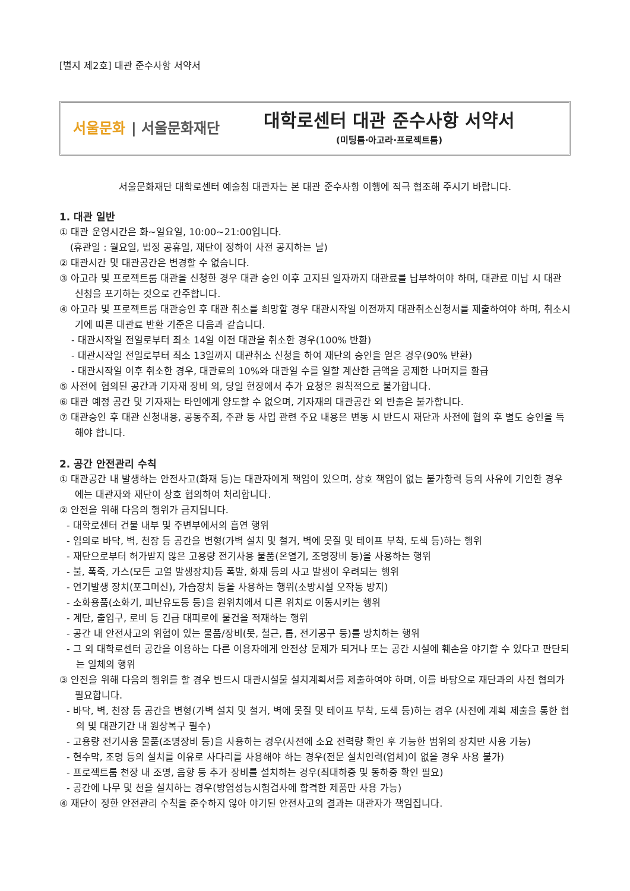[별지 제2호] 대관 준수사항 서약서
서울문화 | 서울문화재단
대학로센터 대관 준수사항 서약서
(미팅룸·아고라·프로젝트룸)
서울문화재단 대학로센터 예술청 대관자는 본 대관 준수사항 이행에 적극 협조해 주시기 바랍니다.
1. 대관 일반
① 대관 운영시간은 화~일요일, 10:00~21:00입니다.
(휴관일 : 월요일, 법정 공휴일, 재단이 정하여 사전 공지하는 날)
② 대관시간 및 대관공간은 변경할 수 없습니다.
③ 아고라 및 프로젝트룸 대관을 신청한 경우 대관 승인 이후 고지된 일자까지 대관료를 납부하여야 하며, 대관료 미납 시 대관 신청을 포기하는 것으로 간주합니다.
④ 아고라 및 프로젝트룸 대관승인 후 대관 취소를 희망할 경우 대관시작일 이전까지 대관취소신청서를 제출하여야 하며, 취소시기에 따른 대관료 반환 기준은 다음과 같습니다.
- 대관시작일 전일로부터 최소 14일 이전 대관을 취소한 경우(100% 반환)
- 대관시작일 전일로부터 최소 13일까지 대관취소 신청을 하여 재단의 승인을 얻은 경우(90% 반환)
- 대관시작일 이후 취소한 경우, 대관료의 10%와 대관일 수를 일할 계산한 금액을 공제한 나머지를 환급
⑤ 사전에 협의된 공간과 기자재 장비 외, 당일 현장에서 추가 요청은 원칙적으로 불가합니다.
⑥ 대관 예정 공간 및 기자재는 타인에게 양도할 수 없으며, 기자재의 대관공간 외 반출은 불가합니다.
⑦ 대관승인 후 대관 신청내용, 공동주최, 주관 등 사업 관련 주요 내용은 변동 시 반드시 재단과 사전에 협의 후 별도 승인을 득해야 합니다.
2. 공간 안전관리 수칙
① 대관공간 내 발생하는 안전사고(화재 등)는 대관자에게 책임이 있으며, 상호 책임이 없는 불가항력 등의 사유에 기인한 경우에는 대관자와 재단이 상호 협의하여 처리합니다.
② 안전을 위해 다음의 행위가 금지됩니다.
- 대학로센터 건물 내부 및 주변부에서의 흡연 행위
- 임의로 바닥, 벽, 천장 등 공간을 변형(가벽 설치 및 철거, 벽에 못질 및 테이프 부착, 도색 등)하는 행위
- 재단으로부터 허가받지 않은 고용량 전기사용 물품(온열기, 조명장비 등)을 사용하는 행위
- 불, 폭죽, 가스(모든 고열 발생장치)등 폭발, 화재 등의 사고 발생이 우려되는 행위
- 연기발생 장치(포그머신), 가습장치 등을 사용하는 행위(소방시설 오작동 방지)
- 소화용품(소화기, 피난유도등 등)을 원위치에서 다른 위치로 이동시키는 행위
- 계단, 출입구, 로비 등 긴급 대피로에 물건을 적재하는 행위
- 공간 내 안전사고의 위험이 있는 물품/장비(못, 철근, 톱, 전기공구 등)를 방치하는 행위
- 그 외 대학로센터 공간을 이용하는 다른 이용자에게 안전상 문제가 되거나 또는 공간 시설에 훼손을 야기할 수 있다고 판단되는 일체의 행위
③ 안전을 위해 다음의 행위를 할 경우 반드시 대관시설물 설치계획서를 제출하여야 하며, 이를 바탕으로 재단과의 사전 협의가 필요합니다.
- 바닥, 벽, 천장 등 공간을 변형(가벽 설치 및 철거, 벽에 못질 및 테이프 부착, 도색 등)하는 경우 (사전에 계획 제출을 통한 협의 및 대관기간 내 원상복구 필수)
- 고용량 전기사용 물품(조명장비 등)을 사용하는 경우(사전에 소요 전력량 확인 후 가능한 범위의 장치만 사용 가능)
- 현수막, 조명 등의 설치를 이유로 사다리를 사용해야 하는 경우(전문 설치인력(업체)이 없을 경우 사용 불가)
- 프로젝트룸 천장 내 조명, 음향 등 추가 장비를 설치하는 경우(최대하중 및 동하중 확인 필요)
- 공간에 나무 및 천을 설치하는 경우(방염성능시험검사에 합격한 제품만 사용 가능)
④ 재단이 정한 안전관리 수칙을 준수하지 않아 야기된 안전사고의 결과는 대관자가 책임집니다.